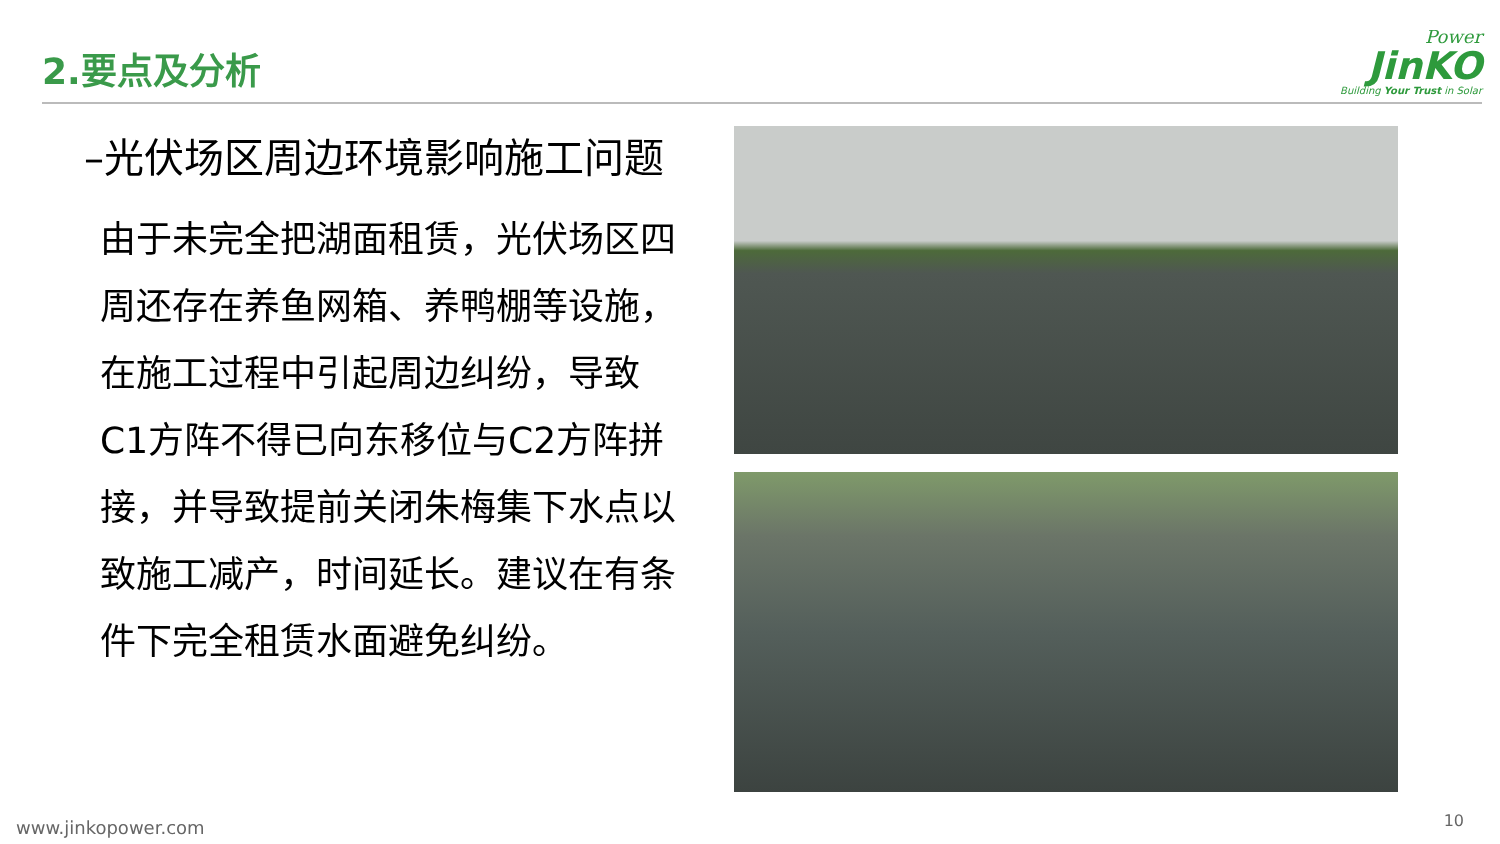2.要点及分析
Power
JinKO
Building Your Trust in Solar
–光伏场区周边环境影响施工问题
由于未完全把湖面租赁，光伏场区四周还存在养鱼网箱、养鸭棚等设施，在施工过程中引起周边纠纷，导致C1方阵不得已向东移位与C2方阵拼接，并导致提前关闭朱梅集下水点以致施工减产，时间延长。建议在有条件下完全租赁水面避免纠纷。
www.jinkopower.com 10